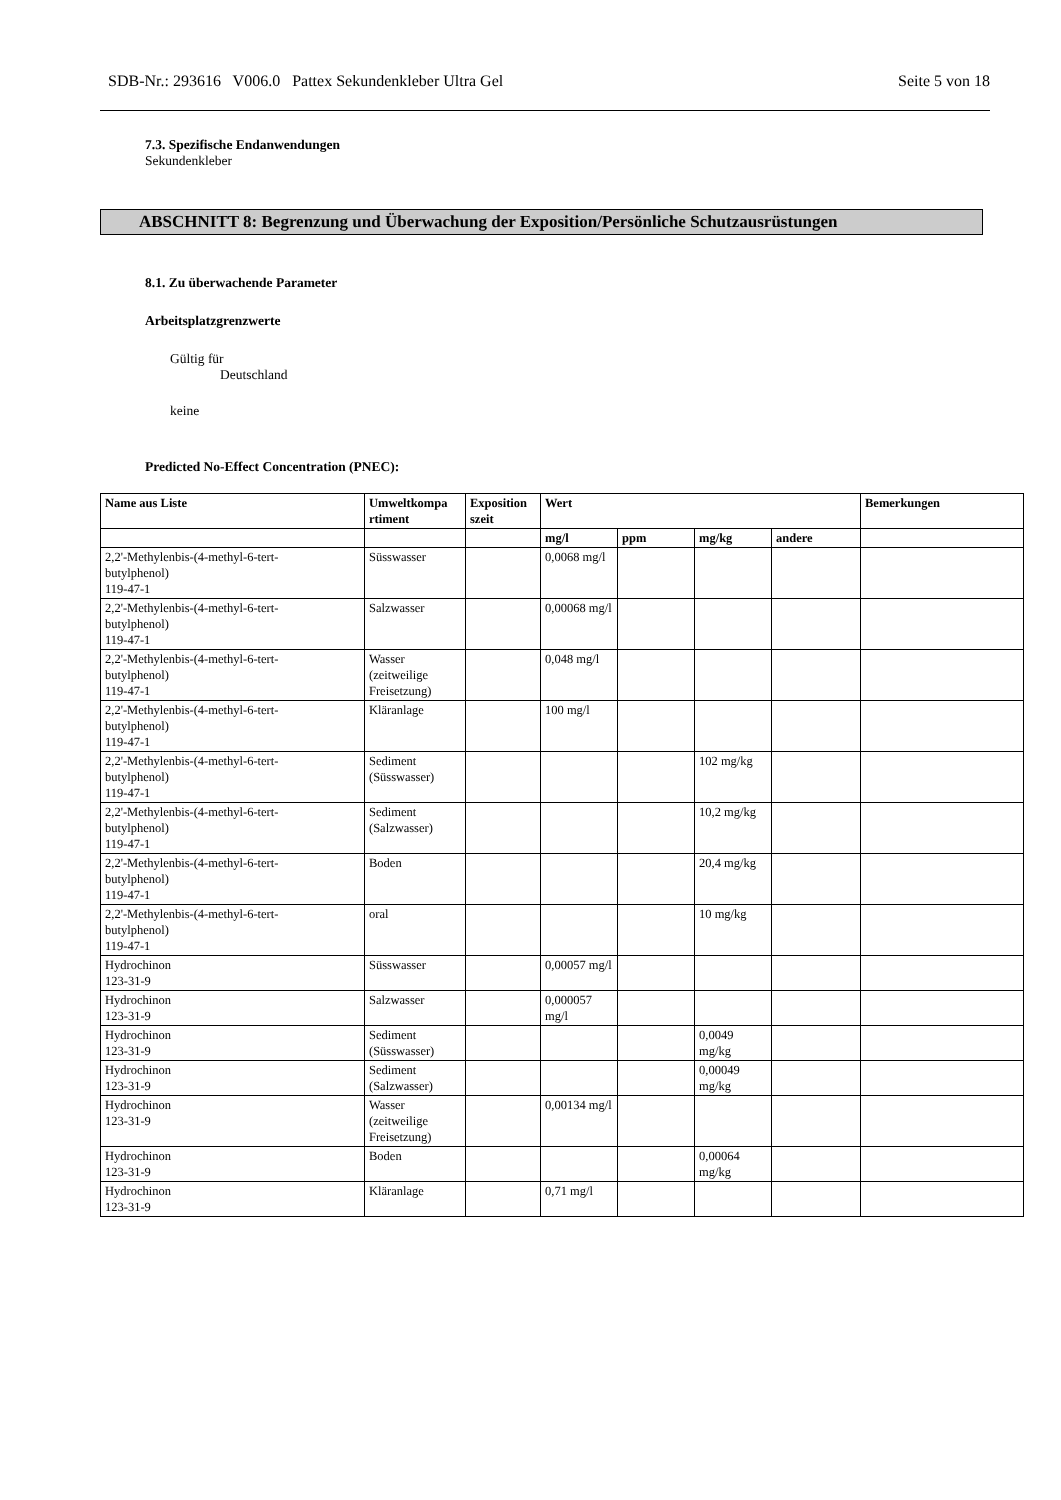SDB-Nr.: 293616 V006.0 Pattex Sekundenkleber Ultra Gel Seite 5 von 18
7.3. Spezifische Endanwendungen
Sekundenkleber
ABSCHNITT 8: Begrenzung und Überwachung der Exposition/Persönliche Schutzausrüstungen
8.1. Zu überwachende Parameter
Arbeitsplatzgrenzwerte
Gültig für
Deutschland
keine
Predicted No-Effect Concentration (PNEC):
| Name aus Liste | Umweltkompa rtiment | Exposition szeit | Wert | | | | Bemerkungen |
| --- | --- | --- | --- | --- | --- | --- | --- |
| | | | mg/l | ppm | mg/kg | andere | |
| 2,2'-Methylenbis-(4-methyl-6-tert- butylphenol) 119-47-1 | Süsswasser | | 0,0068 mg/l | | | | |
| 2,2'-Methylenbis-(4-methyl-6-tert- butylphenol) 119-47-1 | Salzwasser | | 0,00068 mg/l | | | | |
| 2,2'-Methylenbis-(4-methyl-6-tert- butylphenol) 119-47-1 | Wasser (zeitweilige Freisetzung) | | 0,048 mg/l | | | | |
| 2,2'-Methylenbis-(4-methyl-6-tert- butylphenol) 119-47-1 | Kläranlage | | 100 mg/l | | | | |
| 2,2'-Methylenbis-(4-methyl-6-tert- butylphenol) 119-47-1 | Sediment (Süsswasser) | | | | 102 mg/kg | | |
| 2,2'-Methylenbis-(4-methyl-6-tert- butylphenol) 119-47-1 | Sediment (Salzwasser) | | | | 10,2 mg/kg | | |
| 2,2'-Methylenbis-(4-methyl-6-tert- butylphenol) 119-47-1 | Boden | | | | 20,4 mg/kg | | |
| 2,2'-Methylenbis-(4-methyl-6-tert- butylphenol) 119-47-1 | oral | | | | 10 mg/kg | | |
| Hydrochinon 123-31-9 | Süsswasser | | 0,00057 mg/l | | | | |
| Hydrochinon 123-31-9 | Salzwasser | | 0,000057 mg/l | | | | |
| Hydrochinon 123-31-9 | Sediment (Süsswasser) | | | | 0,0049 mg/kg | | |
| Hydrochinon 123-31-9 | Sediment (Salzwasser) | | | | 0,00049 mg/kg | | |
| Hydrochinon 123-31-9 | Wasser (zeitweilige Freisetzung) | | 0,00134 mg/l | | | | |
| Hydrochinon 123-31-9 | Boden | | | | 0,00064 mg/kg | | |
| Hydrochinon 123-31-9 | Kläranlage | | 0,71 mg/l | | | | |